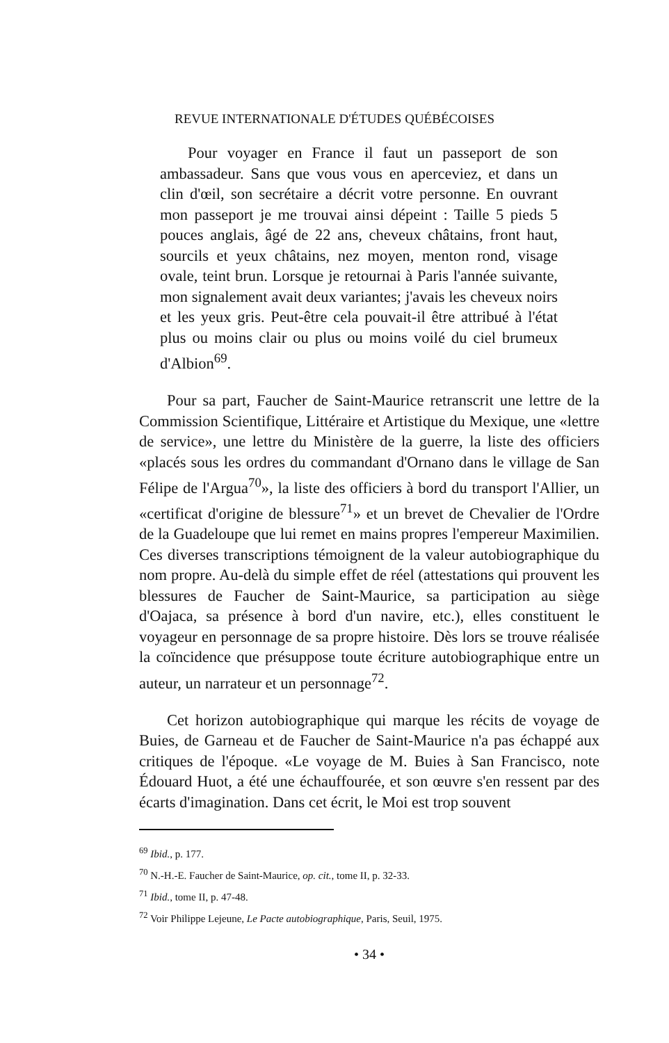REVUE INTERNATIONALE D'ÉTUDES QUÉBÉCOISES
Pour voyager en France il faut un passeport de son ambassadeur. Sans que vous vous en aperceviez, et dans un clin d'œil, son secrétaire a décrit votre personne. En ouvrant mon passeport je me trouvai ainsi dépeint : Taille 5 pieds 5 pouces anglais, âgé de 22 ans, cheveux châtains, front haut, sourcils et yeux châtains, nez moyen, menton rond, visage ovale, teint brun. Lorsque je retournai à Paris l'année suivante, mon signalement avait deux variantes; j'avais les cheveux noirs et les yeux gris. Peut-être cela pouvait-il être attribué à l'état plus ou moins clair ou plus ou moins voilé du ciel brumeux d'Albion<sup>69</sup>.
Pour sa part, Faucher de Saint-Maurice retranscrit une lettre de la Commission Scientifique, Littéraire et Artistique du Mexique, une «lettre de service», une lettre du Ministère de la guerre, la liste des officiers «placés sous les ordres du commandant d'Ornano dans le village de San Félipe de l'Argua<sup>70</sup>», la liste des officiers à bord du transport l'Allier, un «certificat d'origine de blessure<sup>71</sup>» et un brevet de Chevalier de l'Ordre de la Guadeloupe que lui remet en mains propres l'empereur Maximilien. Ces diverses transcriptions témoignent de la valeur autobiographique du nom propre. Au-delà du simple effet de réel (attestations qui prouvent les blessures de Faucher de Saint-Maurice, sa participation au siège d'Oajaca, sa présence à bord d'un navire, etc.), elles constituent le voyageur en personnage de sa propre histoire. Dès lors se trouve réalisée la coïncidence que présuppose toute écriture autobiographique entre un auteur, un narrateur et un personnage<sup>72</sup>.
Cet horizon autobiographique qui marque les récits de voyage de Buies, de Garneau et de Faucher de Saint-Maurice n'a pas échappé aux critiques de l'époque. «Le voyage de M. Buies à San Francisco, note Édouard Huot, a été une échauffourée, et son œuvre s'en ressent par des écarts d'imagination. Dans cet écrit, le Moi est trop souvent
<sup>69</sup> Ibid., p. 177.
<sup>70</sup> N.-H.-E. Faucher de Saint-Maurice, op. cit., tome II, p. 32-33.
<sup>71</sup> Ibid., tome II, p. 47-48.
<sup>72</sup> Voir Philippe Lejeune, Le Pacte autobiographique, Paris, Seuil, 1975.
• 34 •